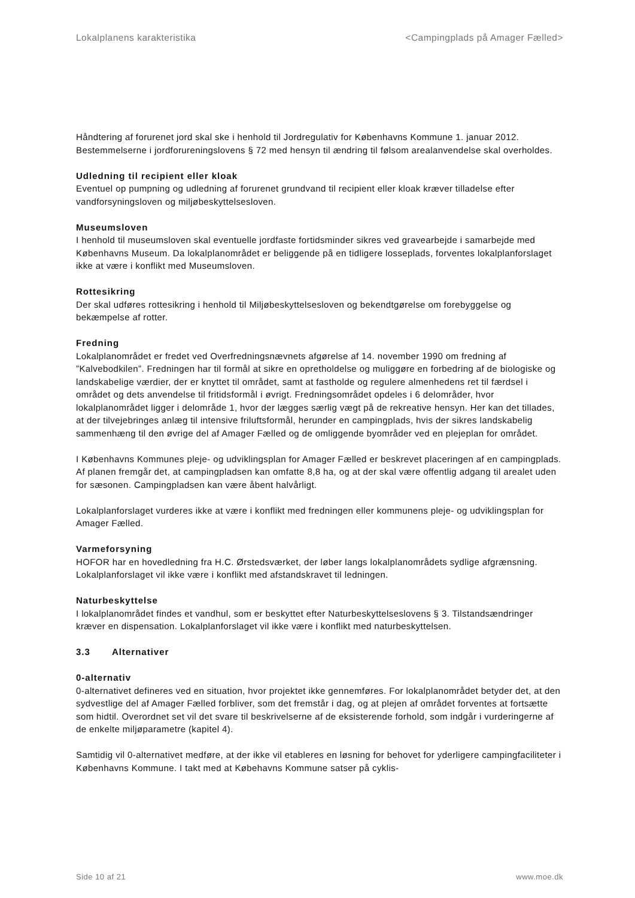Lokalplanens karakteristika <Campingplads på Amager Fælled>
Håndtering af forurenet jord skal ske i henhold til Jordregulativ for Københavns Kommune 1. januar 2012. Bestemmelserne i jordforureningslovens § 72 med hensyn til ændring til følsom arealanvendelse skal overholdes.
Udledning til recipient eller kloak
Eventuel op pumpning og udledning af forurenet grundvand til recipient eller kloak kræver tilladelse efter vandforsyningsloven og miljøbeskyttelsesloven.
Museumsloven
I henhold til museumsloven skal eventuelle jordfaste fortidsminder sikres ved gravearbejde i samarbejde med Københavns Museum. Da lokalplanområdet er beliggende på en tidligere losseplads, forventes lokalplanforslaget ikke at være i konflikt med Museumsloven.
Rottesikring
Der skal udføres rottesikring i henhold til Miljøbeskyttelsesloven og bekendtgørelse om forebyggelse og bekæmpelse af rotter.
Fredning
Lokalplanområdet er fredet ved Overfredningsnævnets afgørelse af 14. november 1990 om fredning af ”Kalvebodkilen”. Fredningen har til formål at sikre en opretholdelse og muliggøre en forbedring af de biologiske og landskabelige værdier, der er knyttet til området, samt at fastholde og regulere almenhedens ret til færdsel i området og dets anvendelse til fritidsformål i øvrigt. Fredningsområdet opdeles i 6 delområder, hvor lokalplanområdet ligger i delområde 1, hvor der lægges særlig vægt på de rekreative hensyn. Her kan det tillades, at der tilvejebringes anlæg til intensive friluftsformål, herunder en campingplads, hvis der sikres landskabelig sammenhæng til den øvrige del af Amager Fælled og de omliggende byområder ved en plejeplan for området.
I Københavns Kommunes pleje- og udviklingsplan for Amager Fælled er beskrevet placeringen af en campingplads. Af planen fremgår det, at campingpladsen kan omfatte 8,8 ha, og at der skal være offentlig adgang til arealet uden for sæsonen. Campingpladsen kan være åbent halvårligt.
Lokalplanforslaget vurderes ikke at være i konflikt med fredningen eller kommunens pleje- og udviklingsplan for Amager Fælled.
Varmeforsyning
HOFOR har en hovedledning fra H.C. Ørstedsværket, der løber langs lokalplanområdets sydlige afgrænsning. Lokalplanforslaget vil ikke være i konflikt med afstandskravet til ledningen.
Naturbeskyttelse
I lokalplanområdet findes et vandhul, som er beskyttet efter Naturbeskyttelseslovens § 3. Tilstandsændringer kræver en dispensation. Lokalplanforslaget vil ikke være i konflikt med naturbeskyttelsen.
3.3 Alternativer
0-alternativ
0-alternativet defineres ved en situation, hvor projektet ikke gennemføres. For lokalplanområdet betyder det, at den sydvestlige del af Amager Fælled forbliver, som det fremstår i dag, og at plejen af området forventes at fortsætte som hidtil. Overordnet set vil det svare til beskrivelserne af de eksisterende forhold, som indgår i vurderingerne af de enkelte miljøparametre (kapitel 4).
Samtidig vil 0-alternativet medføre, at der ikke vil etableres en løsning for behovet for yderligere campingfaciliteter i Københavns Kommune. I takt med at Købehavns Kommune satser på cyklis-
Side 10 af 21 www.moe.dk